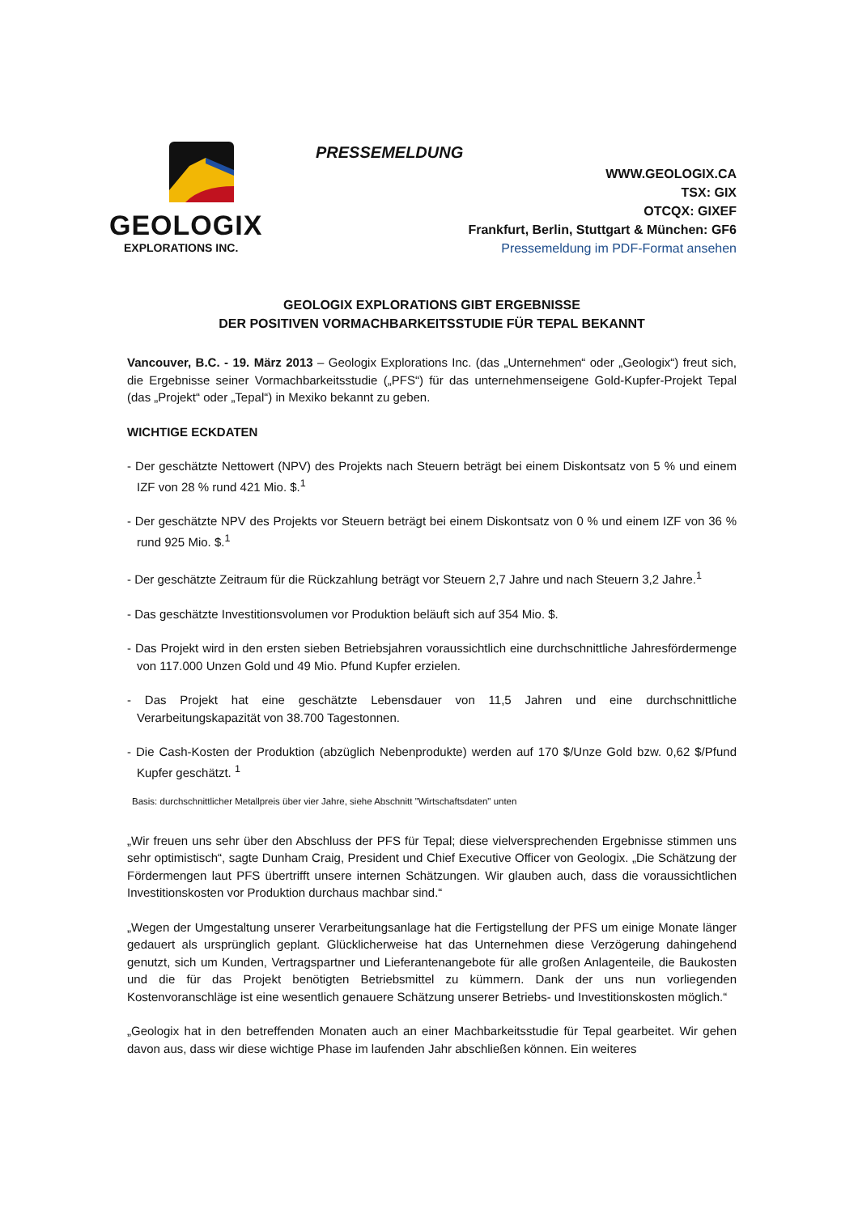GEOLOGIX
EXPLORATIONS INC.
PRESSEMELDUNG
WWW.GEOLOGIX.CA
TSX: GIX
OTCQX: GIXEF
Frankfurt, Berlin, Stuttgart & München: GF6
Pressemeldung im PDF-Format ansehen
GEOLOGIX EXPLORATIONS GIBT ERGEBNISSE
DER POSITIVEN VORMACHBARKEITSSTUDIE FÜR TEPAL BEKANNT
Vancouver, B.C. - 19. März 2013 – Geologix Explorations Inc. (das „Unternehmen“ oder „Geologix“) freut sich, die Ergebnisse seiner Vormachbarkeitsstudie („PFS“) für das unternehmenseigene Gold-Kupfer-Projekt Tepal (das „Projekt“ oder „Tepal“) in Mexiko bekannt zu geben.
WICHTIGE ECKDATEN
- Der geschätzte Nettowert (NPV) des Projekts nach Steuern beträgt bei einem Diskontsatz von 5 % und einem IZF von 28 % rund 421 Mio. $.<sup>1</sup>
- Der geschätzte NPV des Projekts vor Steuern beträgt bei einem Diskontsatz von 0 % und einem IZF von 36 % rund 925 Mio. $.<sup>1</sup>
- Der geschätzte Zeitraum für die Rückzahlung beträgt vor Steuern 2,7 Jahre und nach Steuern 3,2 Jahre.<sup>1</sup>
- Das geschätzte Investitionsvolumen vor Produktion beläuft sich auf 354 Mio. $.
- Das Projekt wird in den ersten sieben Betriebsjahren voraussichtlich eine durchschnittliche Jahresfördermenge von 117.000 Unzen Gold und 49 Mio. Pfund Kupfer erzielen.
- Das Projekt hat eine geschätzte Lebensdauer von 11,5 Jahren und eine durchschnittliche Verarbeitungskapazität von 38.700 Tagestonnen.
- Die Cash-Kosten der Produktion (abzüglich Nebenprodukte) werden auf 170 $/Unze Gold bzw. 0,62 $/Pfund Kupfer geschätzt. <sup>1</sup>
Basis: durchschnittlicher Metallpreis über vier Jahre, siehe Abschnitt "Wirtschaftsdaten" unten
„Wir freuen uns sehr über den Abschluss der PFS für Tepal; diese vielversprechenden Ergebnisse stimmen uns sehr optimistisch“, sagte Dunham Craig, President und Chief Executive Officer von Geologix. „Die Schätzung der Fördermengen laut PFS übertrifft unsere internen Schätzungen. Wir glauben auch, dass die voraussichtlichen Investitionskosten vor Produktion durchaus machbar sind.“
„Wegen der Umgestaltung unserer Verarbeitungsanlage hat die Fertigstellung der PFS um einige Monate länger gedauert als ursprünglich geplant. Glücklicherweise hat das Unternehmen diese Verzögerung dahingehend genutzt, sich um Kunden, Vertragspartner und Lieferantenangebote für alle großen Anlagenteile, die Baukosten und die für das Projekt benötigten Betriebsmittel zu kümmern. Dank der uns nun vorliegenden Kostenvoranschläge ist eine wesentlich genauere Schätzung unserer Betriebs- und Investitionskosten möglich.“
„Geologix hat in den betreffenden Monaten auch an einer Machbarkeitsstudie für Tepal gearbeitet. Wir gehen davon aus, dass wir diese wichtige Phase im laufenden Jahr abschließen können. Ein weiteres